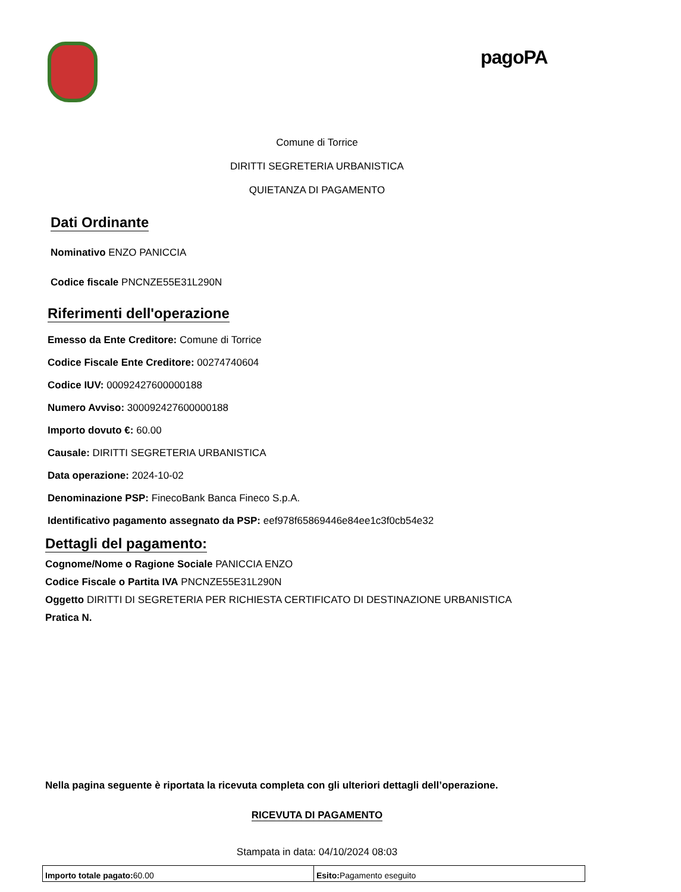pagoPA
Comune di Torrice
DIRITTI SEGRETERIA URBANISTICA
QUIETANZA DI PAGAMENTO
Dati Ordinante
Nominativo ENZO PANICCIA
Codice fiscale PNCNZE55E31L290N
Riferimenti dell'operazione
Emesso da Ente Creditore: Comune di Torrice
Codice Fiscale Ente Creditore: 00274740604
Codice IUV: 00092427600000188
Numero Avviso: 300092427600000188
Importo dovuto €: 60.00
Causale: DIRITTI SEGRETERIA URBANISTICA
Data operazione: 2024-10-02
Denominazione PSP: FinecoBank Banca Fineco S.p.A.
Identificativo pagamento assegnato da PSP: eef978f65869446e84ee1c3f0cb54e32
Dettagli del pagamento:
Cognome/Nome o Ragione Sociale PANICCIA ENZO
Codice Fiscale o Partita IVA PNCNZE55E31L290N
Oggetto DIRITTI DI SEGRETERIA PER RICHIESTA CERTIFICATO DI DESTINAZIONE URBANISTICA
Pratica N.
Nella pagina seguente è riportata la ricevuta completa con gli ulteriori dettagli dell’operazione.
RICEVUTA DI PAGAMENTO
Stampata in data: 04/10/2024 08:03
| Importo totale pagato: 60.00 | Esito: Pagamento eseguito |